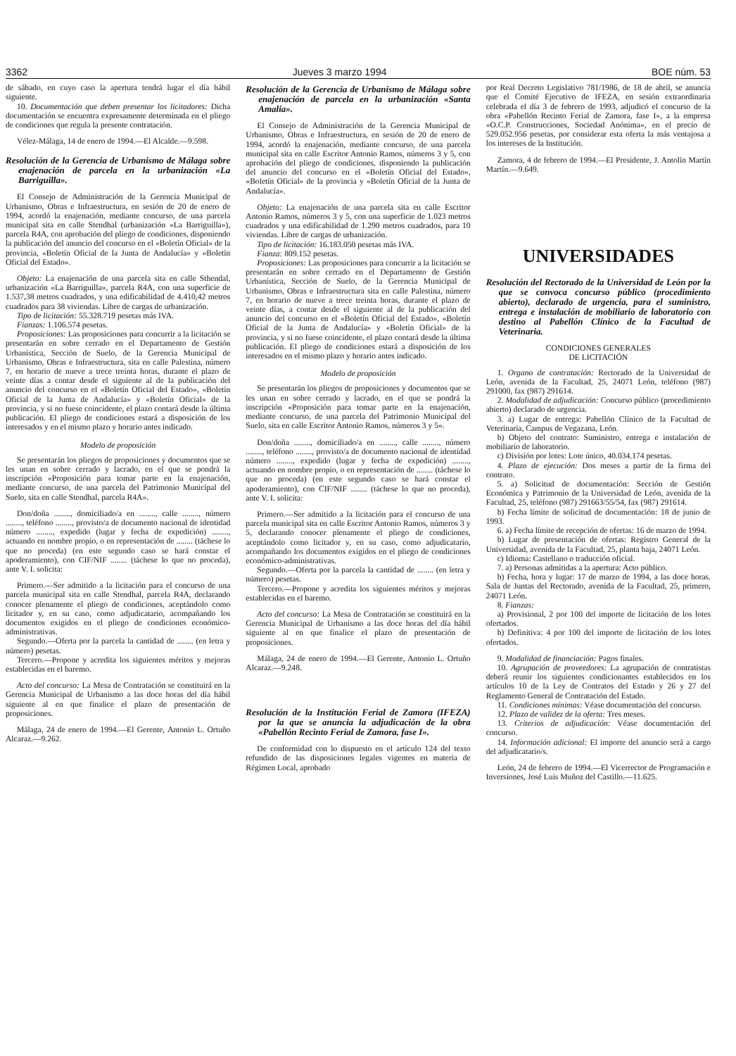3362 Jueves 3 marzo 1994 BOE núm. 53
de sábado, en cuyo caso la apertura tendrá lugar el día hábil siguiente.
10. Documentación que deben presentar los licitadores: Dicha documentación se encuentra expresamente determinada en el pliego de condiciones que regula la presente contratación.
Vélez-Málaga, 14 de enero de 1994.—El Alcalde.—9.598.
Resolución de la Gerencia de Urbanismo de Málaga sobre enajenación de parcela en la urbanización «La Barriguilla».
El Consejo de Administración de la Gerencia Municipal de Urbanismo, Obras e Infraestructura, en sesión de 20 de enero de 1994, acordó la enajenación, mediante concurso, de una parcela municipal sita en calle Stendhal (urbanización «La Barriguilla»), parcela R4A, con aprobación del pliego de condiciones, disponiendo la publicación del anuncio del concurso en el «Boletín Oficial» de la provincia, «Boletín Oficial de la Junta de Andalucía» y «Boletín Oficial del Estado».
Objeto: La enajenación de una parcela sita en calle Sthendal, urbanización «La Barriguilla», parcela R4A, con una superficie de 1.537,38 metros cuadrados, y una edificabilidad de 4.410,42 metros cuadrados para 38 viviendas. Libre de cargas de urbanización.
Tipo de licitación: 55.328.719 pesetas más IVA.
Fianzas: 1.106.574 pesetas.
Proposiciones: Las proposiciones para concurrir a la licitación se presentarán en sobre cerrado en el Departamento de Gestión Urbanística, Sección de Suelo, de la Gerencia Municipal de Urbanismo, Obras e Infraestructura, sita en calle Palestina, número 7, en horario de nueve a trece treinta horas, durante el plazo de veinte días a contar desde el siguiente al de la publicación del anuncio del concurso en el «Boletín Oficial del Estado», «Boletín Oficial de la Junta de Andalucía» y «Boletín Oficial» de la provincia, y si no fuese coincidente, el plazo contará desde la última publicación. El pliego de condiciones estará a disposición de los interesados y en el mismo plazo y horario antes indicado.
Modelo de proposición
Se presentarán los pliegos de proposiciones y documentos que se les unan en sobre cerrado y lacrado, en el que se pondrá la inscripción «Proposición para tomar parte en la enajenación, mediante concurso, de una parcela del Patrimonio Municipal del Suelo, sita en calle Stendhal, parcela R4A».
Don/doña ........, domiciliado/a en ........, calle ........, número ........, teléfono ........, provisto/a de documento nacional de identidad número ........, expedido (lugar y fecha de expedición) ........, actuando en nombre propio, o en representación de ........ (táchese lo que no proceda) (en este segundo caso se hará constar el apoderamiento), con CIF/NIF ........ (táchese lo que no proceda), ante V. I. solicita:
Primero.—Ser admitido a la licitación para el concurso de una parcela municipal sita en calle Stendhal, parcela R4A, declarando conocer plenamente el pliego de condiciones, aceptándolo como licitador y, en su caso, como adjudicatario, acompañando los documentos exigidos en el pliego de condiciones económico-administrativas.
Segundo.—Oferta por la parcela la cantidad de ........ (en letra y número) pesetas.
Tercero.—Propone y acredita los siguientes méritos y mejoras establecidas en el baremo.
Acto del concurso: La Mesa de Contratación se constituirá en la Gerencia Municipal de Urbanismo a las doce horas del día hábil siguiente al en que finalice el plazo de presentación de proposiciones.
Málaga, 24 de enero de 1994.—El Gerente, Antonio L. Ortuño Alcaraz.—9.262.
Resolución de la Gerencia de Urbanismo de Málaga sobre enajenación de parcela en la urbanización «Santa Amalia».
El Consejo de Administración de la Gerencia Municipal de Urbanismo, Obras e Infraestructura, en sesión de 20 de enero de 1994, acordó la enajenación, mediante concurso, de una parcela municipal sita en calle Escritor Antonio Ramos, números 3 y 5, con aprobación del pliego de condiciones, disponiendo la publicación del anuncio del concurso en el «Boletín Oficial del Estado», «Boletín Oficial» de la provincia y «Boletín Oficial de la Junta de Andalucía».
Objeto: La enajenación de una parcela sita en calle Escritor Antonio Ramos, números 3 y 5, con una superficie de 1.023 metros cuadrados y una edificabilidad de 1.290 metros cuadrados, para 10 viviendas. Libre de cargas de urbanización.
Tipo de licitación: 16.183.050 pesetas más IVA.
Fianza: 809.152 pesetas.
Proposiciones: Las proposiciones para concurrir a la licitación se presentarán en sobre cerrado en el Departamento de Gestión Urbanística, Sección de Suelo, de la Gerencia Municipal de Urbanismo, Obras e Infraestructura sita en calle Palestina, número 7, en horario de nueve a trece treinta horas, durante el plazo de veinte días, a contar desde el siguiente al de la publicación del anuncio del concurso en el «Boletín Oficial del Estado», «Boletín Oficial de la Junta de Andalucía» y «Boletín Oficial» de la provincia, y si no fuese coincidente, el plazo contará desde la última publicación. El pliego de condiciones estará a disposición de los interesados en el mismo plazo y horario antes indicado.
Modelo de proposición
Se presentarán los pliegos de proposiciones y documentos que se les unan en sobre cerrado y lacrado, en el que se pondrá la inscripción «Proposición para tomar parte en la enajenación, mediante concurso, de una parcela del Patrimonio Municipal del Suelo, sita en calle Escritor Antonio Ramos, números 3 y 5».
Don/doña ........, domiciliado/a en ........, calle ........, número ........, teléfono ........, provisto/a de documento nacional de identidad número ........, expedido (lugar y fecha de expedición) ........, actuando en nombre propio, o en representación de ........ (táchese lo que no proceda) (en este segundo caso se hará constar el apoderamiento), con CIF/NIF ........ (táchese lo que no proceda), ante V. I. solicita:
Primero.—Ser admitido a la licitación para el concurso de una parcela municipal sita en calle Escritor Antonio Ramos, números 3 y 5, declarando conocer plenamente el pliego de condiciones, aceptándolo como licitador y, en su caso, como adjudicatario, acompañando los documentos exigidos en el pliego de condiciones económico-administrativas.
Segundo.—Oferta por la parcela la cantidad de ........ (en letra y número) pesetas.
Tercero.—Propone y acredita los siguientes méritos y mejoras establecidas en el baremo.
Acto del concurso: La Mesa de Contratación se constituirá en la Gerencia Municipal de Urbanismo a las doce horas del día hábil siguiente al en que finalice el plazo de presentación de proposiciones.
Málaga, 24 de enero de 1994.—El Gerente, Antonio L. Ortuño Alcaraz.—9.248.
Resolución de la Institución Ferial de Zamora (IFEZA) por la que se anuncia la adjudicación de la obra «Pabellón Recinto Ferial de Zamora, fase I».
De conformidad con lo dispuesto en el artículo 124 del texto refundido de las disposiciones legales vigentes en materia de Régimen Local, aprobado
por Real Decreto Legislativo 781/1986, de 18 de abril, se anuncia que el Comité Ejecutivo de IFEZA, en sesión extraordinaria celebrada el día 3 de febrero de 1993, adjudicó el concurso de la obra «Pabellón Recinto Ferial de Zamora, fase I», a la empresa «O.C.P. Construcciones, Sociedad Anónima», en el precio de 529.052.956 pesetas, por considerar esta oferta la más ventajosa a los intereses de la Institución.
Zamora, 4 de febrero de 1994.—El Presidente, J. Antolín Martín Martín.—9.649.
UNIVERSIDADES
Resolución del Rectorado de la Universidad de León por la que se convoca concurso público (procedimiento abierto), declarado de urgencia, para el suministro, entrega e instalación de mobiliario de laboratorio con destino al Pabellón Clínico de la Facultad de Veterinaria.
CONDICIONES GENERALES
DE LICITACIÓN
1. Organo de contratación: Rectorado de la Universidad de León, avenida de la Facultad, 25, 24071 León, teléfono (987) 291000, fax (987) 291614.
2. Modalidad de adjudicación: Concurso público (procedimiento abierto) declarado de urgencia.
3. a) Lugar de entrega: Pabellón Clínico de la Facultad de Veterinaria, Campus de Vegazana, León.
b) Objeto del contrato: Suministro, entrega e instalación de mobiliario de laboratorio.
c) División por lotes: Lote único, 40.034.174 pesetas.
4. Plazo de ejecución: Dos meses a partir de la firma del contrato.
5. a) Solicitud de documentación: Sección de Gestión Económica y Patrimonio de la Universidad de León, avenida de la Facultad, 25, teléfono (987) 291663/55/54, fax (987) 291614.
b) Fecha límite de solicitud de documentación: 18 de junio de 1993.
6. a) Fecha límite de recepción de ofertas: 16 de marzo de 1994.
b) Lugar de presentación de ofertas: Registro General de la Universidad, avenida de la Facultad, 25, planta baja, 24071 León.
c) Idioma: Castellano o traducción oficial.
7. a) Personas admitidas a la apertura: Acto público.
b) Fecha, hora y lugar: 17 de marzo de 1994, a las doce horas. Sala de Juntas del Rectorado, avenida de la Facultad, 25, primero, 24071 León.
8. Fianzas:
a) Provisional, 2 por 100 del importe de licitación de los lotes ofertados.
b) Definitiva: 4 por 100 del importe de licitación de los lotes ofertados.
9. Modalidad de financiación: Pagos finales.
10. Agrupación de proveedores: La agrupación de contratistas deberá reunir los siguientes condicionantes establecidos en los artículos 10 de la Ley de Contratos del Estado y 26 y 27 del Reglamento General de Contratación del Estado.
11. Condiciones mínimas: Véase documentación del concurso.
12. Plazo de validez de la oferta: Tres meses.
13. Criterios de adjudicación: Véase documentación del concurso.
14. Información adicional: El importe del anuncio será a cargo del adjudicatario/s.
León, 24 de febrero de 1994.—El Vicerrector de Programación e Inversiones, José Luis Muñoz del Castillo.—11.625.